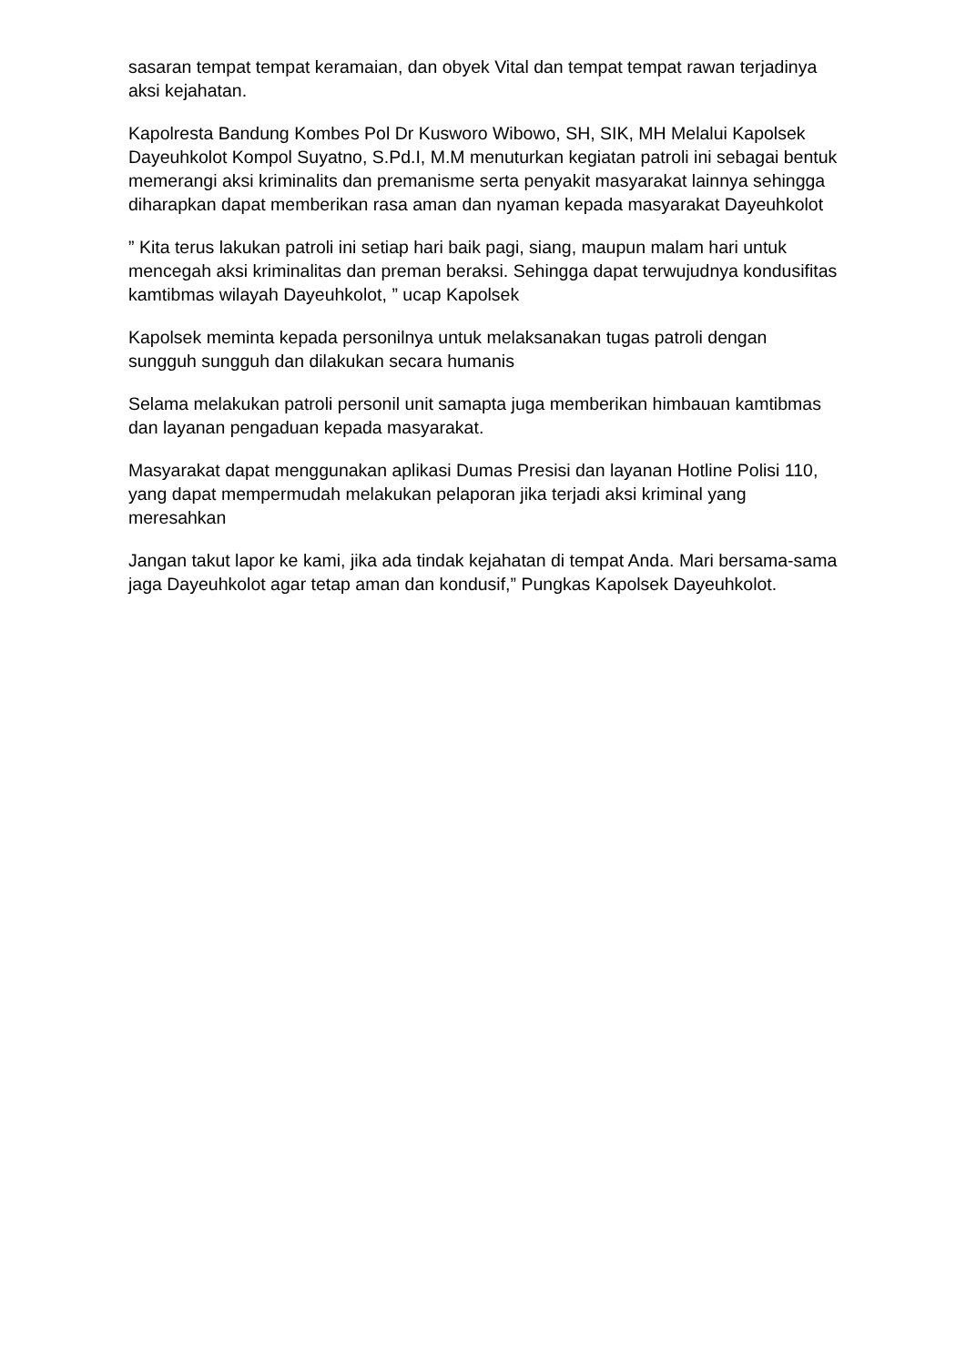sasaran tempat tempat keramaian, dan obyek Vital dan tempat tempat rawan terjadinya aksi kejahatan.
Kapolresta Bandung Kombes Pol Dr Kusworo Wibowo, SH, SIK, MH Melalui Kapolsek Dayeuhkolot Kompol Suyatno, S.Pd.I, M.M menuturkan kegiatan patroli ini sebagai bentuk memerangi aksi kriminalits dan premanisme serta penyakit masyarakat lainnya sehingga diharapkan dapat memberikan rasa aman dan nyaman kepada masyarakat Dayeuhkolot
” Kita terus lakukan patroli ini setiap hari baik pagi, siang, maupun malam hari untuk mencegah aksi kriminalitas dan preman beraksi. Sehingga dapat terwujudnya kondusifitas kamtibmas wilayah Dayeuhkolot, ” ucap Kapolsek
Kapolsek meminta kepada personilnya untuk melaksanakan tugas patroli dengan sungguh sungguh dan dilakukan secara humanis
Selama melakukan patroli personil unit samapta juga memberikan himbauan kamtibmas dan layanan pengaduan kepada masyarakat.
Masyarakat dapat menggunakan aplikasi Dumas Presisi dan layanan Hotline Polisi 110, yang dapat mempermudah melakukan pelaporan jika terjadi aksi kriminal yang meresahkan
Jangan takut lapor ke kami, jika ada tindak kejahatan di tempat Anda. Mari bersama-sama jaga Dayeuhkolot agar tetap aman dan kondusif,” Pungkas Kapolsek Dayeuhkolot.